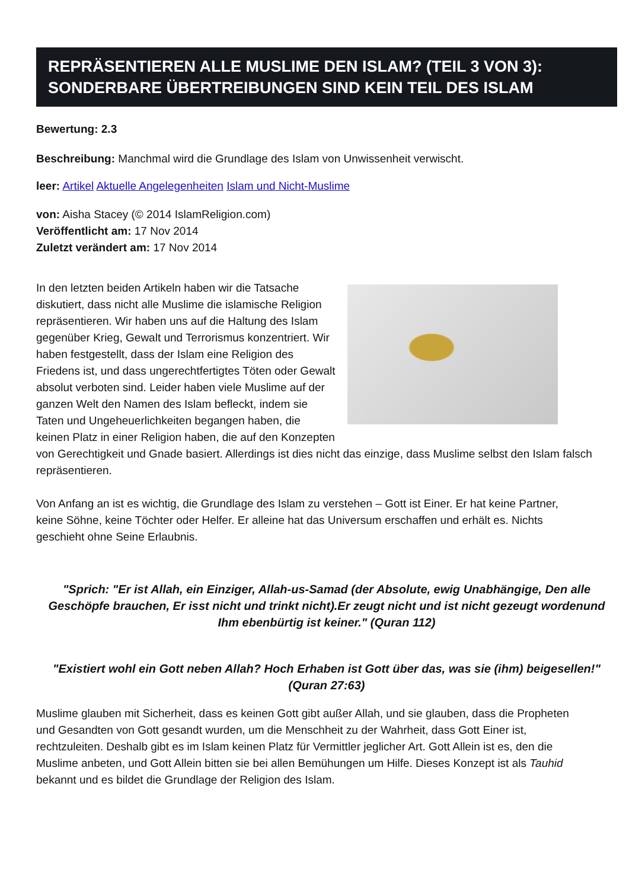REPRÄSENTIEREN ALLE MUSLIME DEN ISLAM? (TEIL 3 VON 3): SONDERBARE ÜBERTREIBUNGEN SIND KEIN TEIL DES ISLAM
Bewertung: 2.3
Beschreibung: Manchmal wird die Grundlage des Islam von Unwissenheit verwischt.
leer: Artikel Aktuelle Angelegenheiten Islam und Nicht-Muslime
von: Aisha Stacey (© 2014 IslamReligion.com)
Veröffentlicht am: 17 Nov 2014
Zuletzt verändert am: 17 Nov 2014
In den letzten beiden Artikeln haben wir die Tatsache diskutiert, dass nicht alle Muslime die islamische Religion repräsentieren. Wir haben uns auf die Haltung des Islam gegenüber Krieg, Gewalt und Terrorismus konzentriert. Wir haben festgestellt, dass der Islam eine Religion des Friedens ist, und dass ungerechtfertigtes Töten oder Gewalt absolut verboten sind. Leider haben viele Muslime auf der ganzen Welt den Namen des Islam befleckt, indem sie Taten und Ungeheuerlichkeiten begangen haben, die keinen Platz in einer Religion haben, die auf den Konzepten von Gerechtigkeit und Gnade basiert. Allerdings ist dies nicht das einzige, dass Muslime selbst den Islam falsch repräsentieren.
Von Anfang an ist es wichtig, die Grundlage des Islam zu verstehen – Gott ist Einer. Er hat keine Partner, keine Söhne, keine Töchter oder Helfer. Er alleine hat das Universum erschaffen und erhält es. Nichts geschieht ohne Seine Erlaubnis.
"Sprich: "Er ist Allah, ein Einziger, Allah-us-Samad (der Absolute, ewig Unabhängige, Den alle Geschöpfe brauchen, Er isst nicht und trinkt nicht).Er zeugt nicht und ist nicht gezeugt wordenund Ihm ebenbürtig ist keiner." (Quran 112)
"Existiert wohl ein Gott neben Allah? Hoch Erhaben ist Gott über das, was sie (ihm) beigesellen!" (Quran 27:63)
Muslime glauben mit Sicherheit, dass es keinen Gott gibt außer Allah, und sie glauben, dass die Propheten und Gesandten von Gott gesandt wurden, um die Menschheit zu der Wahrheit, dass Gott Einer ist, rechtzuleiten. Deshalb gibt es im Islam keinen Platz für Vermittler jeglicher Art. Gott Allein ist es, den die Muslime anbeten, und Gott Allein bitten sie bei allen Bemühungen um Hilfe. Dieses Konzept ist als Tauhid bekannt und es bildet die Grundlage der Religion des Islam.